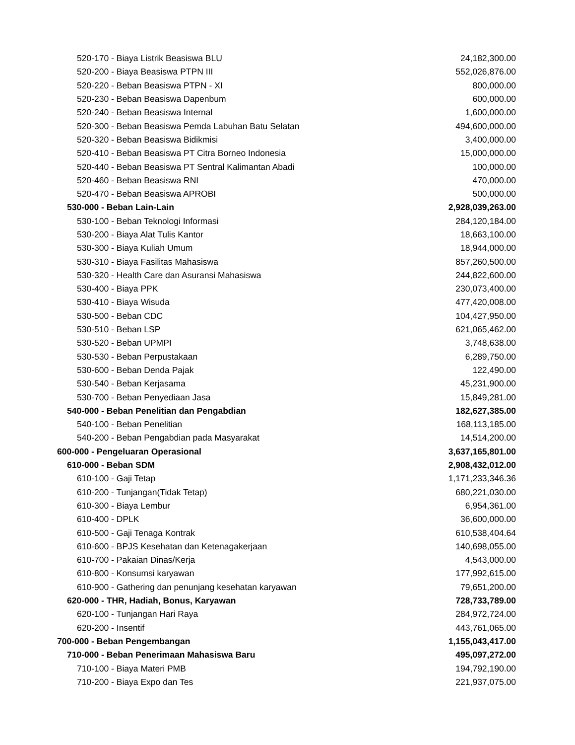| 520-170 - Biaya Listrik Beasiswa BLU | 24,182,300.00 |
| 520-200 - Biaya Beasiswa PTPN III | 552,026,876.00 |
| 520-220 - Beban Beasiswa PTPN - XI | 800,000.00 |
| 520-230 - Beban Beasiswa Dapenbum | 600,000.00 |
| 520-240 - Beban Beasiswa Internal | 1,600,000.00 |
| 520-300 - Beban Beasiswa Pemda Labuhan Batu Selatan | 494,600,000.00 |
| 520-320 - Beban Beasiswa Bidikmisi | 3,400,000.00 |
| 520-410 - Beban Beasiswa PT Citra Borneo Indonesia | 15,000,000.00 |
| 520-440 - Beban Beasiswa PT Sentral Kalimantan Abadi | 100,000.00 |
| 520-460 - Beban Beasiswa RNI | 470,000.00 |
| 520-470 - Beban Beasiswa APROBI | 500,000.00 |
| 530-000 - Beban Lain-Lain | 2,928,039,263.00 |
| 530-100 - Beban Teknologi Informasi | 284,120,184.00 |
| 530-200 - Biaya Alat Tulis Kantor | 18,663,100.00 |
| 530-300 - Biaya Kuliah Umum | 18,944,000.00 |
| 530-310 - Biaya Fasilitas Mahasiswa | 857,260,500.00 |
| 530-320 - Health Care dan Asuransi Mahasiswa | 244,822,600.00 |
| 530-400 - Biaya PPK | 230,073,400.00 |
| 530-410 - Biaya Wisuda | 477,420,008.00 |
| 530-500 - Beban CDC | 104,427,950.00 |
| 530-510 - Beban LSP | 621,065,462.00 |
| 530-520 - Beban UPMPI | 3,748,638.00 |
| 530-530 - Beban Perpustakaan | 6,289,750.00 |
| 530-600 - Beban Denda Pajak | 122,490.00 |
| 530-540 - Beban Kerjasama | 45,231,900.00 |
| 530-700 - Beban Penyediaan Jasa | 15,849,281.00 |
| 540-000 - Beban Penelitian dan Pengabdian | 182,627,385.00 |
| 540-100 - Beban Penelitian | 168,113,185.00 |
| 540-200 - Beban Pengabdian pada Masyarakat | 14,514,200.00 |
| 600-000 - Pengeluaran Operasional | 3,637,165,801.00 |
| 610-000 - Beban SDM | 2,908,432,012.00 |
| 610-100 - Gaji Tetap | 1,171,233,346.36 |
| 610-200 - Tunjangan(Tidak Tetap) | 680,221,030.00 |
| 610-300 - Biaya Lembur | 6,954,361.00 |
| 610-400 - DPLK | 36,600,000.00 |
| 610-500 - Gaji Tenaga Kontrak | 610,538,404.64 |
| 610-600 - BPJS Kesehatan dan Ketenagakerjaan | 140,698,055.00 |
| 610-700 - Pakaian Dinas/Kerja | 4,543,000.00 |
| 610-800 - Konsumsi karyawan | 177,992,615.00 |
| 610-900 - Gathering dan penunjang kesehatan karyawan | 79,651,200.00 |
| 620-000 - THR, Hadiah, Bonus, Karyawan | 728,733,789.00 |
| 620-100 - Tunjangan Hari Raya | 284,972,724.00 |
| 620-200 - Insentif | 443,761,065.00 |
| 700-000 - Beban Pengembangan | 1,155,043,417.00 |
| 710-000 - Beban Penerimaan Mahasiswa Baru | 495,097,272.00 |
| 710-100 - Biaya Materi PMB | 194,792,190.00 |
| 710-200 - Biaya Expo dan Tes | 221,937,075.00 |